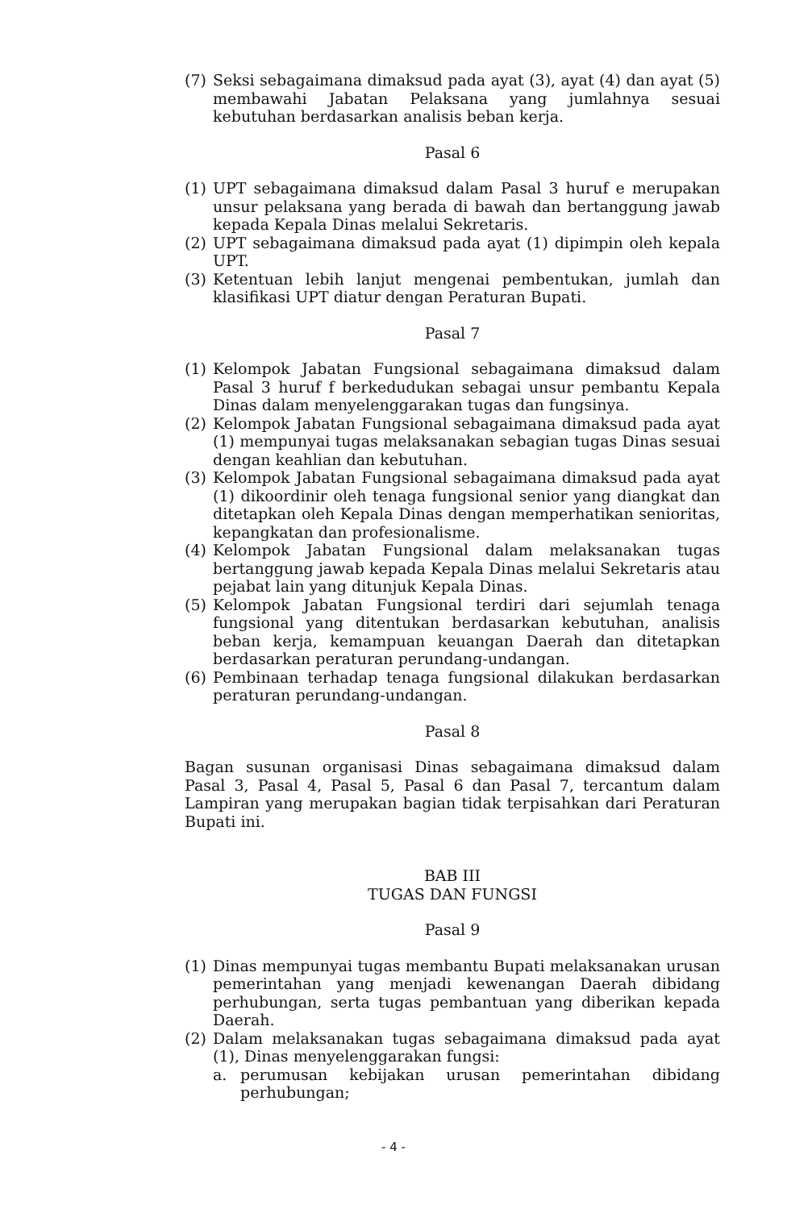(7) Seksi sebagaimana dimaksud pada ayat (3), ayat (4) dan ayat (5) membawahi Jabatan Pelaksana yang jumlahnya sesuai kebutuhan berdasarkan analisis beban kerja.
Pasal 6
(1) UPT sebagaimana dimaksud dalam Pasal 3 huruf e merupakan unsur pelaksana yang berada di bawah dan bertanggung jawab kepada Kepala Dinas melalui Sekretaris.
(2) UPT sebagaimana dimaksud pada ayat (1) dipimpin oleh kepala UPT.
(3) Ketentuan lebih lanjut mengenai pembentukan, jumlah dan klasifikasi UPT diatur dengan Peraturan Bupati.
Pasal 7
(1) Kelompok Jabatan Fungsional sebagaimana dimaksud dalam Pasal 3 huruf f berkedudukan sebagai unsur pembantu Kepala Dinas dalam menyelenggarakan tugas dan fungsinya.
(2) Kelompok Jabatan Fungsional sebagaimana dimaksud pada ayat (1) mempunyai tugas melaksanakan sebagian tugas Dinas sesuai dengan keahlian dan kebutuhan.
(3) Kelompok Jabatan Fungsional sebagaimana dimaksud pada ayat (1) dikoordinir oleh tenaga fungsional senior yang diangkat dan ditetapkan oleh Kepala Dinas dengan memperhatikan senioritas, kepangkatan dan profesionalisme.
(4) Kelompok Jabatan Fungsional dalam melaksanakan tugas bertanggung jawab kepada Kepala Dinas melalui Sekretaris atau pejabat lain yang ditunjuk Kepala Dinas.
(5) Kelompok Jabatan Fungsional terdiri dari sejumlah tenaga fungsional yang ditentukan berdasarkan kebutuhan, analisis beban kerja, kemampuan keuangan Daerah dan ditetapkan berdasarkan peraturan perundang-undangan.
(6) Pembinaan terhadap tenaga fungsional dilakukan berdasarkan peraturan perundang-undangan.
Pasal 8
Bagan susunan organisasi Dinas sebagaimana dimaksud dalam Pasal 3, Pasal 4, Pasal 5, Pasal 6 dan Pasal 7, tercantum dalam Lampiran yang merupakan bagian tidak terpisahkan dari Peraturan Bupati ini.
BAB III
TUGAS DAN FUNGSI
Pasal 9
(1) Dinas mempunyai tugas membantu Bupati melaksanakan urusan pemerintahan yang menjadi kewenangan Daerah dibidang perhubungan, serta tugas pembantuan yang diberikan kepada Daerah.
(2) Dalam melaksanakan tugas sebagaimana dimaksud pada ayat (1), Dinas menyelenggarakan fungsi:
a. perumusan kebijakan urusan pemerintahan dibidang perhubungan;
- 4 -